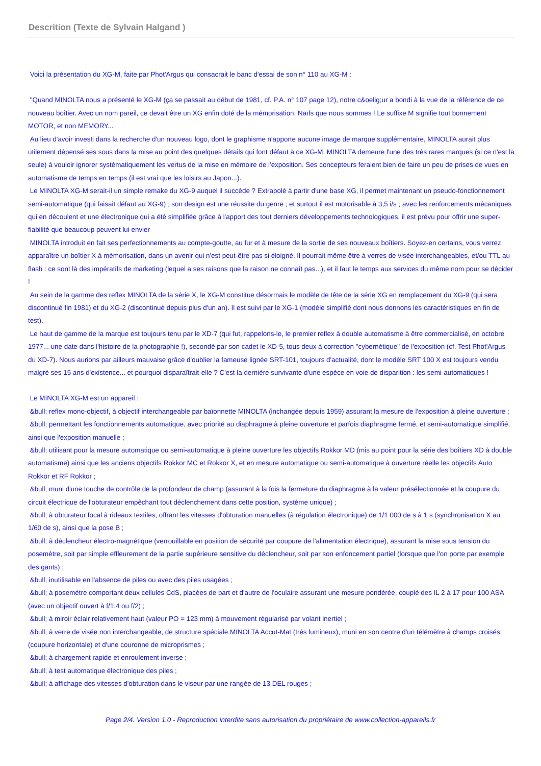Descrition (Texte de Sylvain Halgand )
Voici la présentation du XG-M, faite par Phot'Argus qui consacrait le banc d'essai de son n° 110 au XG-M :
"Quand MINOLTA nous a présenté le XG-M (ça se passait au début de 1981, cf. P.A. n° 107 page 12), notre c&oelig;ur a bondi à la vue de la référence de ce nouveau boîtier. Avec un nom pareil, ce devait être un XG enfin doté de la mémorisation. Naïfs que nous sommes ! Le suffixe M signifie tout bonnement MOTOR, et non MEMORY...
Au lieu d'avoir investi dans la recherche d'un nouveau logo, dont le graphisme n'apporte aucune image de marque supplémentaire, MINOLTA aurait plus utilement dépensé ses sous dans la mise au point des quelques détails qui font défaut à ce XG-M. MINOLTA demeure l'une des très rares marques (si ce n'est la seule) à vouloir ignorer systématiquement les vertus de la mise en mémoire de l'exposition. Ses concepteurs feraient bien de faire un peu de prises de vues en automatisme de temps en temps (il est vrai que les loisirs au Japon...).
Le MINOLTA XG-M serait-il un simple remake du XG-9 auquel il succède ? Extrapolé à partir d'une base XG, il permet maintenant un pseudo-fonctionnement semi-automatique (qui faisait défaut au XG-9) ; son design est une réussite du genre ; et surtout il est motorisable à 3,5 i/s ; avec les renforcements mécaniques qui en découlent et une électronique qui a été simplifiée grâce à l'apport des tout derniers développements technologiques, il est prévu pour offrir une super-fiabilité que beaucoup peuvent lui envier
MINOLTA introduit en fait ses perfectionnements au compte-goutte, au fur et à mesure de la sortie de ses nouveaux boîtiers. Soyez-en certains, vous verrez apparaître un boîtier X à mémorisation, dans un avenir qui n'est peut-être pas si éloigné. Il pourrait même être à verres de visée interchangeables, et/ou TTL au flash : ce sont là des impératifs de marketing (lequel a ses raisons que la raison ne connaît pas...), et il faut le temps aux services du même nom pour se décider !
Au sein de la gamme des reflex MINOLTA de la série X, le XG-M constitue désormais le modèle de tête de la série XG en remplacement du XG-9 (qui sera discontinué fin 1981) et du XG-2 (discontinué depuis plus d'un an). Il est suivi par le XG-1 (modèle simplifié dont nous donnons les caractéristiques en fin de test).
Le haut de gamme de la marque est toujours tenu par le XD-7 (qui fut, rappelons-le, le premier reflex à double automatisme à être commercialisé, en octobre 1977... une date dans l'histoire de la photographie !), secondé par son cadet le XD-5, tous deux à correction "cybernétique" de l'exposition (cf. Test Phot'Argus du XD-7). Nous aurions par ailleurs mauvaise grâce d'oublier la fameuse lignée SRT-101, toujours d'actualité, dont le modèle SRT 100 X est toujours vendu malgré ses 15 ans d'existence... et pourquoi disparaîtrait-elle ? C'est la dernière survivante d'une espèce en voie de disparition : les semi-automatiques !
Le MINOLTA XG-M est un appareil :
&bull; reflex mono-objectif, à objectif interchangeable par baïonnette MINOLTA (inchangée depuis 1959) assurant la mesure de l'exposition à pleine ouverture ;
&bull; permettant les fonctionnements automatique, avec priorité au diaphragme à pleine ouverture et parfois diaphragme fermé, et semi-automatique simplifié, ainsi que l'exposition manuelle ;
&bull; utilisant pour la mesure automatique ou semi-automatique à pleine ouverture les objectifs Rokkor MD (mis au point pour la série des boîtiers XD à double automatisme) ainsi que les anciens objectifs Rokkor MC et Rokkor X, et en mesure automatique ou semi-automatique à ouverture réelle les objectifs Auto Rokkor et RF Rokkor ;
&bull; muni d'une touche de contrôle de la profondeur de champ (assurant à la fois la fermeture du diaphragme à la valeur présélectionnée et la coupure du circuit électrique de l'obturateur empêchant tout déclenchement dans cette position, système unique) ;
&bull; à obturateur focal à rideaux textiles, offrant les vitesses d'obturation manuelles (à régulation électronique) de 1/1 000 de s à 1 s (synchronisation X au 1/60 de s), ainsi que la pose B ;
&bull; à déclencheur électro-magnétique (verrouillable en position de sécurité par coupure de l'alimentation électrique), assurant la mise sous tension du posemètre, soit par simple effleurement de la partie supérieure sensitive du déclencheur, soit par son enfoncement partiel (lorsque que l'on porte par exemple des gants) ;
&bull; inutilisable en l'absence de piles ou avec des piles usagées ;
&bull; à posemètre comportant deux cellules CdS, placées de part et d'autre de l'oculaire assurant une mesure pondérée, couplé des IL 2 à 17 pour 100 ASA (avec un objectif ouvert à f/1,4 ou f/2) ;
&bull; à miroir éclair relativement haut (valeur PO = 123 mm) à mouvement régularisé par volant inertiel ;
&bull; à verre de visée non interchangeable, de structure spéciale MINOLTA Accut-Mat (très lumineux), muni en son centre d'un télémètre à champs croisés (coupure horizontale) et d'une couronne de microprismes ;
&bull; à chargement rapide et enroulement inverse ;
&bull; à test automatique électronique des piles ;
&bull; à affichage des vitesses d'obturation dans le viseur par une rangée de 13 DEL rouges ;
Page 2/4. Version 1.0 - Reproduction interdite sans autorisation du propriétaire de www.collection-appareils.fr